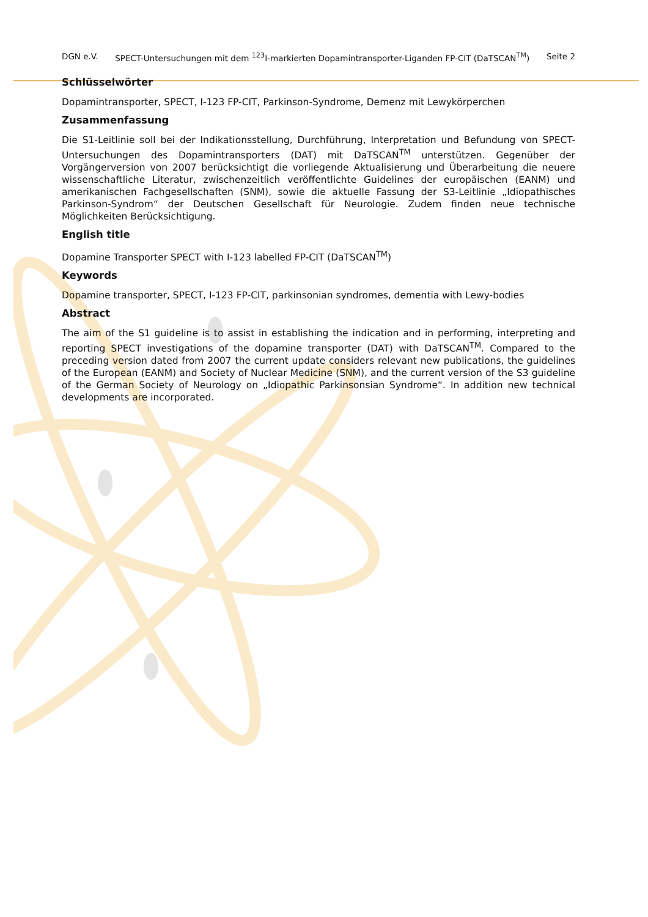DGN e.V. SPECT-Untersuchungen mit dem <sup>123</sup>I-markierten Dopamintransporter-Liganden FP-CIT (DaTSCAN<sup>TM</sup>) Seite 2
Schlüsselwörter
Dopamintransporter, SPECT, I-123 FP-CIT, Parkinson-Syndrome, Demenz mit Lewykörperchen
Zusammenfassung
Die S1-Leitlinie soll bei der Indikationsstellung, Durchführung, Interpretation und Befundung von SPECT-Untersuchungen des Dopamintransporters (DAT) mit DaTSCAN<sup>TM</sup> unterstützen. Gegenüber der Vorgängerversion von 2007 berücksichtigt die vorliegende Aktualisierung und Überarbeitung die neuere wissenschaftliche Literatur, zwischenzeitlich veröffentlichte Guidelines der europäischen (EANM) und amerikanischen Fachgesellschaften (SNM), sowie die aktuelle Fassung der S3-Leitlinie „Idiopathisches Parkinson-Syndrom“ der Deutschen Gesellschaft für Neurologie. Zudem finden neue technische Möglichkeiten Berücksichtigung.
English title
Dopamine Transporter SPECT with I-123 labelled FP-CIT (DaTSCAN<sup>TM</sup>)
Keywords
Dopamine transporter, SPECT, I-123 FP-CIT, parkinsonian syndromes, dementia with Lewy-bodies
Abstract
The aim of the S1 guideline is to assist in establishing the indication and in performing, interpreting and reporting SPECT investigations of the dopamine transporter (DAT) with DaTSCAN<sup>TM</sup>. Compared to the preceding version dated from 2007 the current update considers relevant new publications, the guidelines of the European (EANM) and Society of Nuclear Medicine (SNM), and the current version of the S3 guideline of the German Society of Neurology on „Idiopathic Parkinsonsian Syndrome“. In addition new technical developments are incorporated.